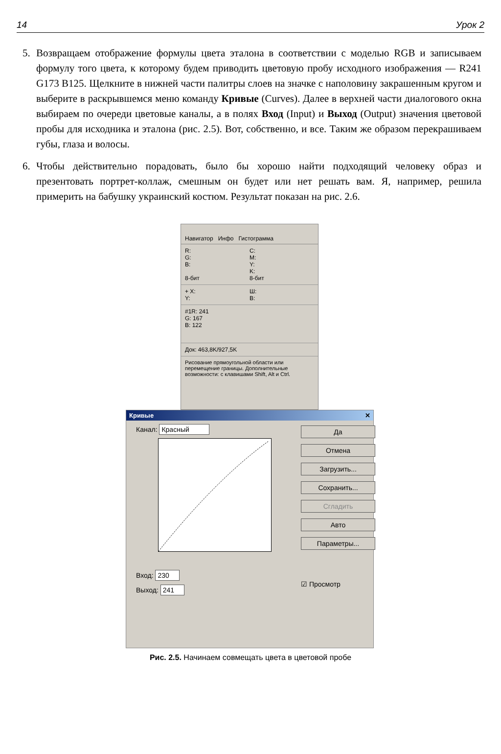14 Урок 2
5. Возвращаем отображение формулы цвета эталона в соответствии с моделью RGB и записываем формулу того цвета, к которому будем приводить цветовую пробу исходного изображения — R241 G173 B125. Щелкните в нижней части палитры слоев на значке с наполовину закрашенным кругом и выберите в раскрывшемся меню команду Кривые (Curves). Далее в верхней части диалогового окна выбираем по очереди цветовые каналы, а в полях Вход (Input) и Выход (Output) значения цветовой пробы для исходника и эталона (рис. 2.5). Вот, собственно, и все. Таким же образом перекрашиваем губы, глаза и волосы.
6. Чтобы действительно порадовать, было бы хорошо найти подходящий человеку образ и презентовать портрет-коллаж, смешным он будет или нет решать вам. Я, например, решила примерить на бабушку украинский костюм. Результат показан на рис. 2.6.
Навигатор Инфо Гистограмма
R:
G:
B:
8-бит
C:
M:
Y:
K:
8-бит
+ X:
Y:
Ш:
В:
#1R: 241
G: 167
B: 122
Док: 463,8K/927,5K
Рисование прямоугольной области или перемещение границы. Дополнительные возможности: с клавишами Shift, Alt и Ctrl.
Кривые ✕
Канал: Красный
Вход: 230
Выход: 241
Да
Отмена
Загрузить...
Сохранить...
Сгладить
Авто
Параметры...
☑ Просмотр
Рис. 2.5. Начинаем совмещать цвета в цветовой пробе